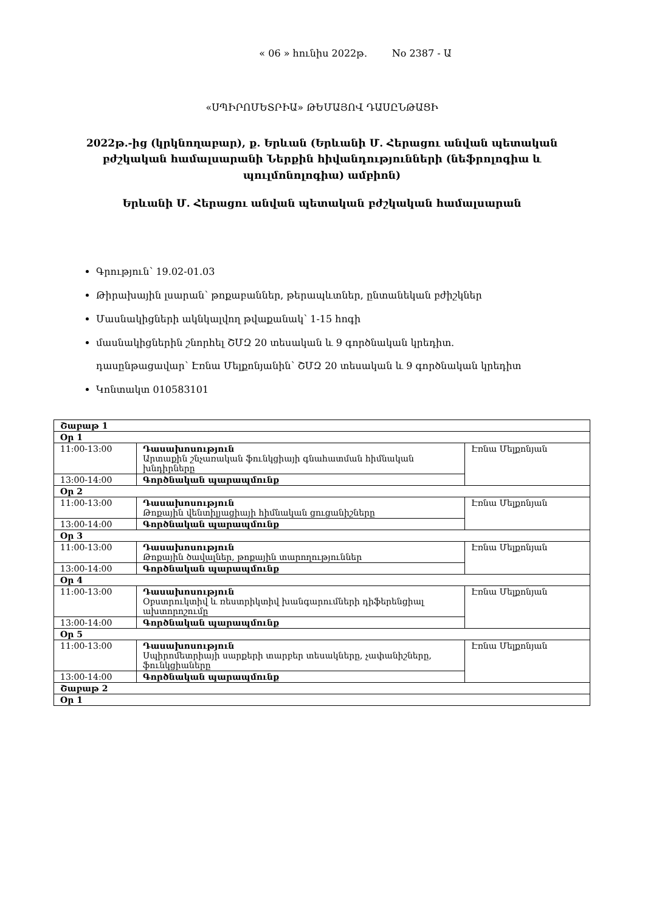« 06 » հունիս 2022թ. No 2387 - Ա
«ՍՊԻՐՈՄԵՏՐԻԱ» ԹԵՄԱՅՈՎ ԴԱՍԸՆԹԱՑԻ
2022թ.-ից (կրկնողաբար), ք. Երևան (Երևանի Մ. Հերացու անվան պետական բժշկական համալսարանի Ներքին հիվանդությունների (նեֆրոլոգիա և պուլմոնոլոգիա) ամբիոն)
Երևանի Մ. Հերացու անվան պետական բժշկական համալսարան
Գրություն՝ 19.02-01.03
Թիրախային լսարան՝ թոքաբաններ, թերապևտներ, ընտանեկան բժիշկներ
Մասնակիցների ակնկալվող թվաքանակ՝ 1-15 հոգի
մասնակիցներին շնորհել ՇՄԶ 20 տեսական և 9 գործնական կրեդիտ.
դասընթացավար՝ Էռնա Մելքոնյանին՝ ՇՄԶ 20 տեսական և 9 գործնական կրեդիտ
Կոնտակտ 010583101
| Շաբաթ 1 | | |
| Օր 1 | | |
| 11:00-13:00 | Դասախոսություն Արտաքին շնչառական ֆունկցիայի գնահատման հիմնական խնդիրները | Էռնա Մելքոնյան |
| 13:00-14:00 | Գործնական պարապմունք | |
| Օր 2 | | |
| 11:00-13:00 | Դասախոսություն Թոքային վենտիլյացիայի հիմնական ցուցանիշները | Էռնա Մելքոնյան |
| 13:00-14:00 | Գործնական պարապմունք | |
| Օր 3 | | |
| 11:00-13:00 | Դասախոսություն Թոքային ծավալներ, թոքային տարողություններ | Էռնա Մելքոնյան |
| 13:00-14:00 | Գործնական պարապմունք | |
| Օր 4 | | |
| 11:00-13:00 | Դասախոսություն Օբստրուկտիվ և ռեստրիկտիվ խանգարումների դիֆերենցիալ ախտորոշումը | Էռնա Մելքոնյան |
| 13:00-14:00 | Գործնական պարապմունք | |
| Օր 5 | | |
| 11:00-13:00 | Դասախոսություն Սպիրոմետրիայի սարքերի տարբեր տեսակները, չափանիշները, ֆունկցիաները | Էռնա Մելքոնյան |
| 13:00-14:00 | Գործնական պարապմունք | |
| Շաբաթ 2 | | |
| Օր 1 | | |